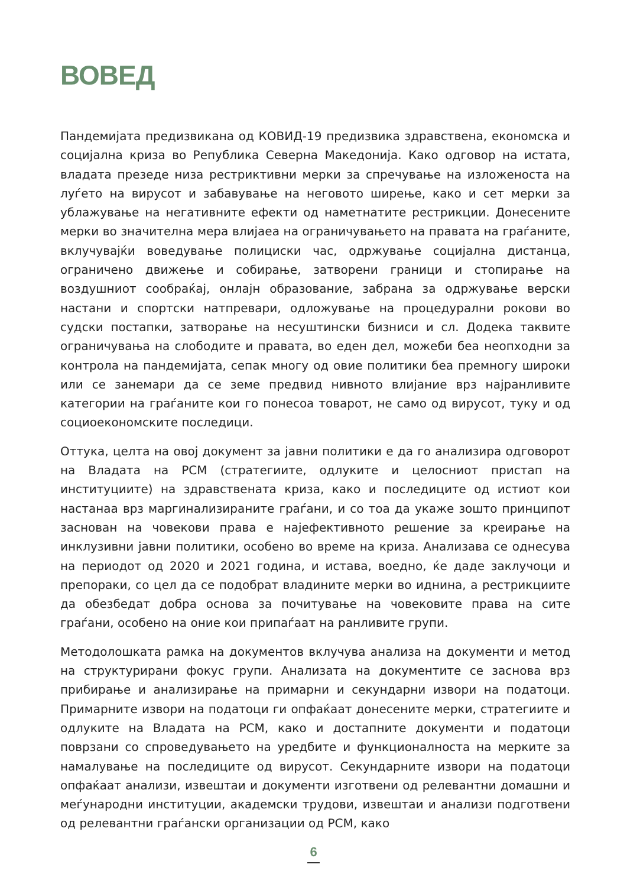ВОВЕД
Пандемијата предизвикана од КОВИД-19 предизвика здравствена, економска и социјална криза во Република Северна Македонија. Како одговор на истата, владата презеде низа рестриктивни мерки за спречување на изложеноста на луѓето на вирусот и забавување на неговото ширење, како и сет мерки за ублажување на негативните ефекти од наметнатите рестрикции. Донесените мерки во значителна мера влијаеа на ограничувањето на правата на граѓаните, вклучувајќи воведување полициски час, одржување социјална дистанца, ограничено движење и собирање, затворени граници и стопирање на воздушниот сообраќај, онлајн образование, забрана за одржување верски настани и спортски натпревари, одложување на процедурални рокови во судски постапки, затворање на несуштински бизниси и сл. Додека таквите ограничувања на слободите и правата, во еден дел, можеби беа неопходни за контрола на пандемијата, сепак многу од овие политики беа премногу широки или се занемари да се земе предвид нивното влијание врз најранливите категории на граѓаните кои го понесоа товарот, не само од вирусот, туку и од социоекономските последици.
Оттука, целта на овој документ за јавни политики е да го анализира одговорот на Владата на РСМ (стратегиите, одлуките и целосниот пристап на институциите) на здравствената криза, како и последиците од истиот кои настанаа врз маргинализираните граѓани, и со тоа да укаже зошто принципот заснован на човекови права е најефективното решение за креирање на инклузивни јавни политики, особено во време на криза. Анализава се однесува на периодот од 2020 и 2021 година, и истава, воедно, ќе даде заклучоци и препораки, со цел да се подобрат владините мерки во иднина, а рестрикциите да обезбедат добра основа за почитување на човековите права на сите граѓани, особено на оние кои припаѓаат на ранливите групи.
Методолошката рамка на документов вклучува анализа на документи и метод на структурирани фокус групи. Анализата на документите се заснова врз прибирање и анализирање на примарни и секундарни извори на податоци. Примарните извори на податоци ги опфаќаат донесените мерки, стратегиите и одлуките на Владата на РСМ, како и достапните документи и податоци поврзани со спроведувањето на уредбите и функционалноста на мерките за намалување на последиците од вирусот. Секундарните извори на податоци опфаќаат анализи, извештаи и документи изготвени од релевантни домашни и меѓународни институции, академски трудови, извештаи и анализи подготвени од релевантни граѓански организации од РСМ, како
6